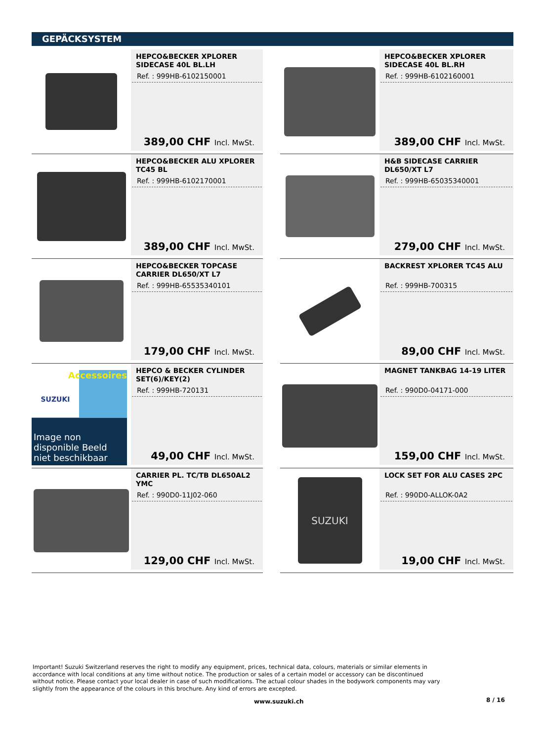GEPÄCKSYSTEM
HEPCO&BECKER XPLORER SIDECASE 40L BL.LH
Ref. : 999HB-6102150001
389,00 CHF Incl. MwSt.
HEPCO&BECKER XPLORER SIDECASE 40L BL.RH
Ref. : 999HB-6102160001
389,00 CHF Incl. MwSt.
HEPCO&BECKER ALU XPLORER TC45 BL
Ref. : 999HB-6102170001
389,00 CHF Incl. MwSt.
H&B SIDECASE CARRIER DL650/XT L7
Ref. : 999HB-65035340001
279,00 CHF Incl. MwSt.
HEPCO&BECKER TOPCASE CARRIER DL650/XT L7
Ref. : 999HB-65535340101
179,00 CHF Incl. MwSt.
BACKREST XPLORER TC45 ALU
Ref. : 999HB-700315
89,00 CHF Incl. MwSt.
Accessoires
SUZUKI
Image non disponible Beeld niet beschikbaar
HEPCO & BECKER CYLINDER SET(6)/KEY(2)
Ref. : 999HB-720131
49,00 CHF Incl. MwSt.
MAGNET TANKBAG 14-19 LITER
Ref. : 990D0-04171-000
159,00 CHF Incl. MwSt.
CARRIER PL. TC/TB DL650AL2 YMC
Ref. : 990D0-11J02-060
129,00 CHF Incl. MwSt.
SUZUKI
LOCK SET FOR ALU CASES 2PC
Ref. : 990D0-ALLOK-0A2
19,00 CHF Incl. MwSt.
Important! Suzuki Switzerland reserves the right to modify any equipment, prices, technical data, colours, materials or similar elements in accordance with local conditions at any time without notice. The production or sales of a certain model or accessory can be discontinued without notice. Please contact your local dealer in case of such modifications. The actual colour shades in the bodywork components may vary slightly from the appearance of the colours in this brochure. Any kind of errors are excepted.
www.suzuki.ch 8 / 16